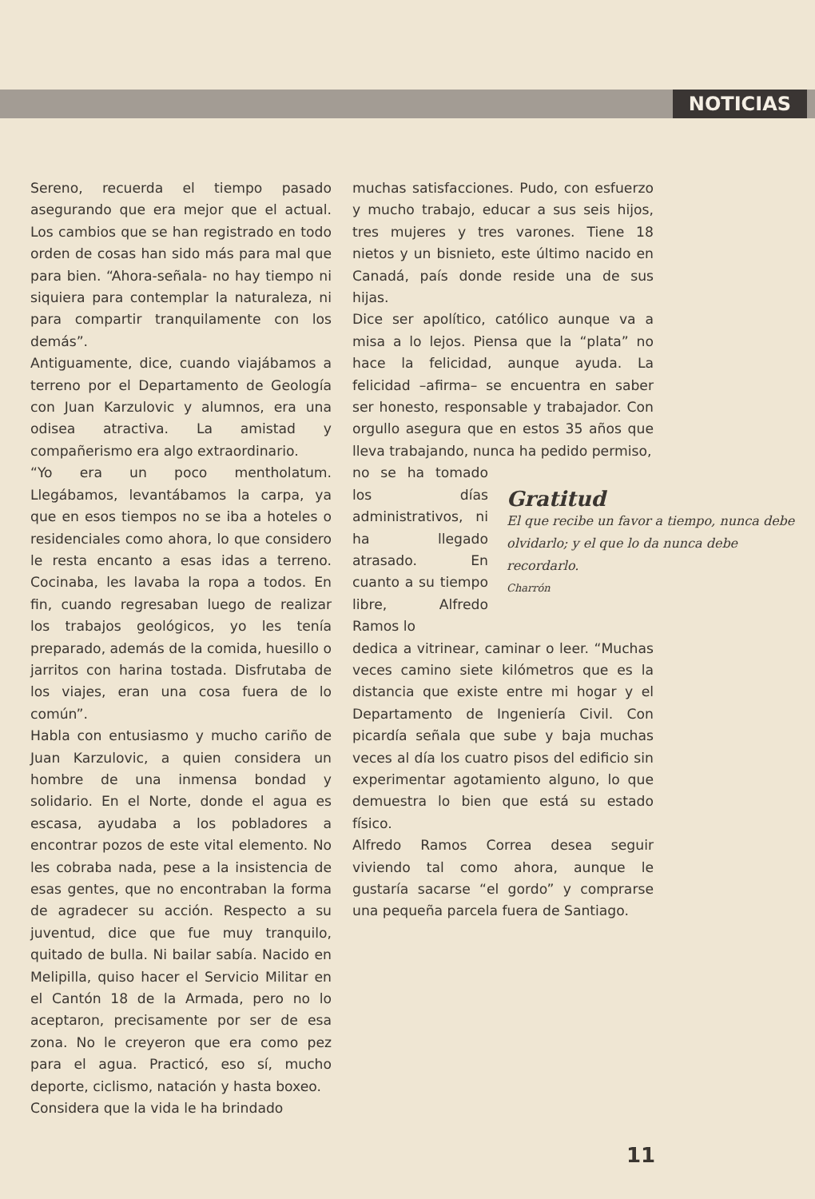NOTICIAS
Sereno, recuerda el tiempo pasado asegurando que era mejor que el actual. Los cambios que se han registrado en todo orden de cosas han sido más para mal que para bien. “Ahora-señala- no hay tiempo ni siquiera para contemplar la naturaleza, ni para compartir tranquilamente con los demás”.
Antiguamente, dice, cuando viajábamos a terreno por el Departamento de Geología con Juan Karzulovic y alumnos, era una odisea atractiva. La amistad y compañerismo era algo extraordinario.
“Yo era un poco mentholatum. Llegábamos, levantábamos la carpa, ya que en esos tiempos no se iba a hoteles o residenciales como ahora, lo que considero le resta encanto a esas idas a terreno. Cocinaba, les lavaba la ropa a todos. En fin, cuando regresaban luego de realizar los trabajos geológicos, yo les tenía preparado, además de la comida, huesillo o jarritos con harina tostada. Disfrutaba de los viajes, eran una cosa fuera de lo común”.
Habla con entusiasmo y mucho cariño de Juan Karzulovic, a quien considera un hombre de una inmensa bondad y solidario. En el Norte, donde el agua es escasa, ayudaba a los pobladores a encontrar pozos de este vital elemento. No les cobraba nada, pese a la insistencia de esas gentes, que no encontraban la forma de agradecer su acción. Respecto a su juventud, dice que fue muy tranquilo, quitado de bulla. Ni bailar sabía. Nacido en Melipilla, quiso hacer el Servicio Militar en el Cantón 18 de la Armada, pero no lo aceptaron, precisamente por ser de esa zona. No le creyeron que era como pez para el agua. Practicó, eso sí, mucho deporte, ciclismo, natación y hasta boxeo.
Considera que la vida le ha brindado
muchas satisfacciones. Pudo, con esfuerzo y mucho trabajo, educar a sus seis hijos, tres mujeres y tres varones. Tiene 18 nietos y un bisnieto, este último nacido en Canadá, país donde reside una de sus hijas.
Dice ser apolítico, católico aunque va a misa a lo lejos. Piensa que la “plata” no hace la felicidad, aunque ayuda. La felicidad –afirma– se encuentra en saber ser honesto, responsable y trabajador. Con orgullo asegura que en estos 35 años que lleva trabajando, nunca ha pedido permiso,
no se ha tomado los días administrativos, ni ha llegado atrasado. En cuanto a su tiempo libre, Alfredo Ramos lo
dedica a vitrinear, caminar o leer. “Muchas veces camino siete kilómetros que es la distancia que existe entre mi hogar y el Departamento de Ingeniería Civil. Con picardía señala que sube y baja muchas veces al día los cuatro pisos del edificio sin experimentar agotamiento alguno, lo que demuestra lo bien que está su estado físico.
Alfredo Ramos Correa desea seguir viviendo tal como ahora, aunque le gustaría sacarse “el gordo” y comprarse una pequeña parcela fuera de Santiago.
Gratitud
El que recibe un favor a tiempo, nunca debe olvidarlo; y el que lo da nunca debe recordarlo.
Charrón
11